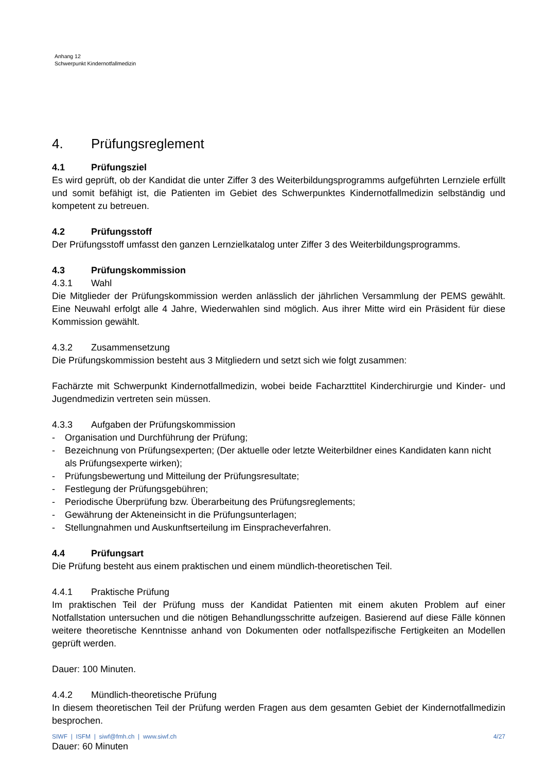Anhang 12
Schwerpunkt Kindernotfallmedizin
4. Prüfungsreglement
4.1 Prüfungsziel
Es wird geprüft, ob der Kandidat die unter Ziffer 3 des Weiterbildungsprogramms aufgeführten Lernziele erfüllt und somit befähigt ist, die Patienten im Gebiet des Schwerpunktes Kindernotfallmedizin selbständig und kompetent zu betreuen.
4.2 Prüfungsstoff
Der Prüfungsstoff umfasst den ganzen Lernzielkatalog unter Ziffer 3 des Weiterbildungsprogramms.
4.3 Prüfungskommission
4.3.1 Wahl
Die Mitglieder der Prüfungskommission werden anlässlich der jährlichen Versammlung der PEMS gewählt. Eine Neuwahl erfolgt alle 4 Jahre, Wiederwahlen sind möglich. Aus ihrer Mitte wird ein Präsident für diese Kommission gewählt.
4.3.2 Zusammensetzung
Die Prüfungskommission besteht aus 3 Mitgliedern und setzt sich wie folgt zusammen:
Fachärzte mit Schwerpunkt Kindernotfallmedizin, wobei beide Facharzttitel Kinderchirurgie und Kinder- und Jugendmedizin vertreten sein müssen.
4.3.3 Aufgaben der Prüfungskommission
- Organisation und Durchführung der Prüfung;
- Bezeichnung von Prüfungsexperten; (Der aktuelle oder letzte Weiterbildner eines Kandidaten kann nicht als Prüfungsexperte wirken);
- Prüfungsbewertung und Mitteilung der Prüfungsresultate;
- Festlegung der Prüfungsgebühren;
- Periodische Überprüfung bzw. Überarbeitung des Prüfungsreglements;
- Gewährung der Akteneinsicht in die Prüfungsunterlagen;
- Stellungnahmen und Auskunftserteilung im Einspracheverfahren.
4.4 Prüfungsart
Die Prüfung besteht aus einem praktischen und einem mündlich-theoretischen Teil.
4.4.1 Praktische Prüfung
Im praktischen Teil der Prüfung muss der Kandidat Patienten mit einem akuten Problem auf einer Notfallstation untersuchen und die nötigen Behandlungsschritte aufzeigen. Basierend auf diese Fälle können weitere theoretische Kenntnisse anhand von Dokumenten oder notfallspezifische Fertigkeiten an Modellen geprüft werden.
Dauer: 100 Minuten.
4.4.2 Mündlich-theoretische Prüfung
In diesem theoretischen Teil der Prüfung werden Fragen aus dem gesamten Gebiet der Kindernotfallmedizin besprochen.
Dauer: 60 Minuten
SIWF | ISFM | siwf@fmh.ch | www.siwf.ch 4/27